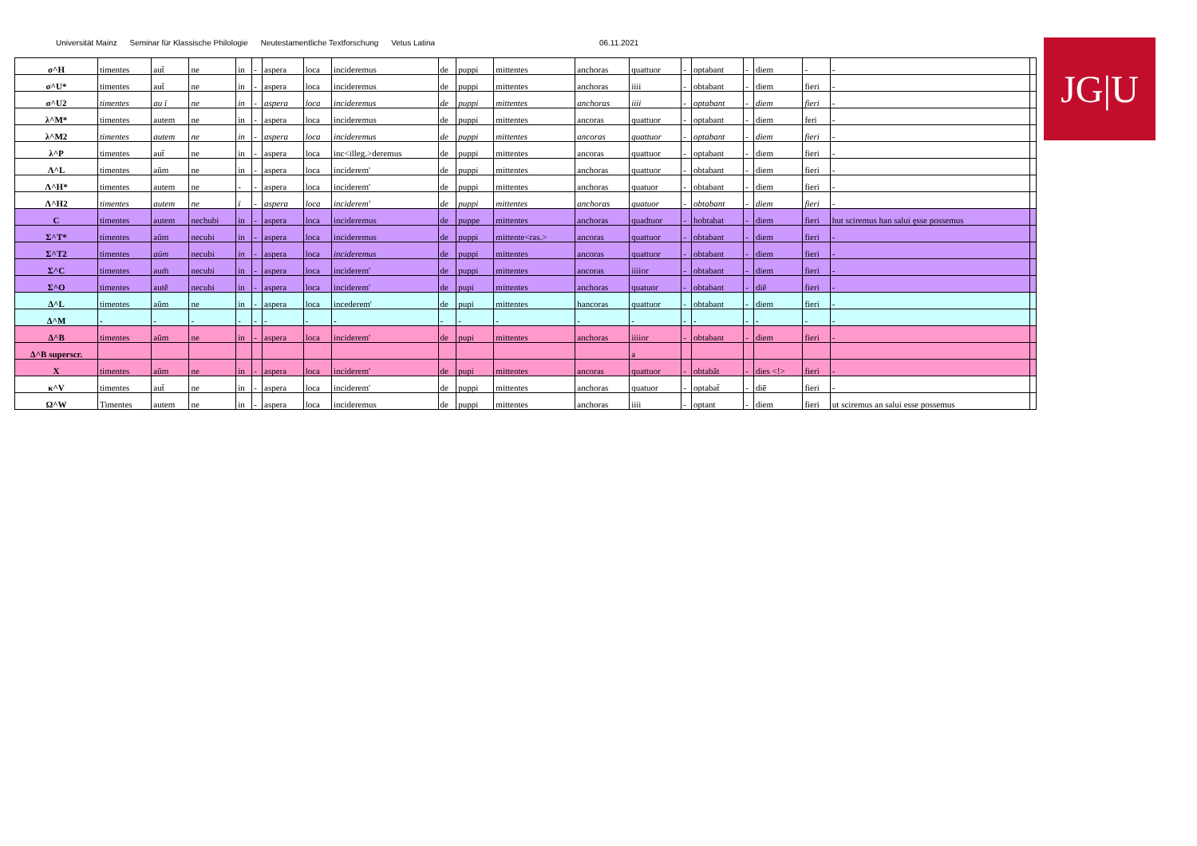Universität Mainz Seminar für Klassische Philologie Neutestamentliche Textforschung Vetus Latina 06.11.2021
JG|U
| σ^H | timentes | aut̄ | ne | in | - | aspera | loca | incideremus | de | puppi | mittentes | anchoras | quattuor | - | optabant | - | diem | - | - | |
| σ^U* | timentes | aut̄ | ne | in | - | aspera | loca | incideremus | de | puppi | mittentes | anchoras | iiii | - | obtabant | - | diem | fieri | - | |
| σ^U2 | timentes | au ī | ne | in | - | aspera | loca | incideremus | de | puppi | mittentes | anchoras | iiii | - | optabant | - | diem | fieri | - | |
| λ^M* | timentes | autem | ne | in | - | aspera | loca | incideremus | de | puppi | mittentes | ancoras | quattuor | - | optabant | - | diem | feri | - | |
| λ^M2 | timentes | autem | ne | in | - | aspera | loca | incideremus | de | puppi | mittentes | ancoras | quattuor | - | optabant | - | diem | fieri | - | |
| λ^P | timentes | aut̄ | ne | in | - | aspera | loca | inc<illeg.>deremus | de | puppi | mittentes | ancoras | quattuor | - | optabant | - | diem | fieri | - | |
| Λ^L | timentes | aūm | ne | in | - | aspera | loca | inciderem' | de | puppi | mittentes | anchoras | quattuor | - | obtabant | - | diem | fieri | - | |
| Λ^H* | timentes | autem | ne | - | - | aspera | loca | inciderem' | de | puppi | mittentes | anchoras | quatuor | - | obtabant | - | diem | fieri | - | |
| Λ^H2 | timentes | autem | ne | ī | - | aspera | loca | inciderem' | de | puppi | mittentes | anchoras | quatuor | - | obtabant | - | diem | fieri | - | |
| C | timentes | autem | nechubi | in | - | aspera | loca | incideremus | de | puppe | mittentes | anchoras | quadtuor | - | hobtabat | - | diem | fieri | hut sciremus han salui ęsse possemus | |
| Σ^T* | timentes | aūm | necubi | in | - | aspera | loca | incideremus | de | puppi | mittente<ras.> | ancoras | quattuor | - | obtabant | - | diem | fieri | - | |
| Σ^T2 | timentes | aūm | necubi | in | - | aspera | loca | incideremus | de | puppi | mittentes | ancoras | quattuor | - | obtabant | - | diem | fieri | - | |
| Σ^C | timentes | aum̄ | necubi | in | - | aspera | loca | inciderem' | de | puppi | mittentes | ancoras | iiiior | - | obtabant | - | diem | fieri | - | |
| Σ^O | timentes | autē | necubi | in | - | aspera | loca | inciderem' | de | pupi | mittentes | anchoras | quatuor | - | obtabant | - | diē | fieri | - | |
| Δ^L | timentes | aūm | ne | in | - | aspera | loca | incederem' | de | pupi | mittentes | hancoras | quattuor | - | obtabant | - | diem | fieri | - | |
| Δ^M | - | - | - | - | - | - | - | - | - | - | - | - | - | - | - | - | - | - | - | |
| Δ^B | timentes | aūm | ne | in | - | aspera | loca | inciderem' | de | pupi | mittentes | anchoras | iiiior | - | obtabant | - | diem | fieri | - | |
| Δ^B superscr. | | | | | | | | | | | | | a | | | | | | | |
| X | timentes | aūm | ne | in | - | aspera | loca | inciderem' | de | pupi | mittentes | ancoras | quattuor | - | obtabāt | - | dies <!> | fieri | - | |
| κ^V | timentes | aut̄ | ne | in | - | aspera | loca | inciderem' | de | puppi | mittentes | anchoras | quatuor | - | optabat̄ | - | diē | fieri | - | |
| Ω^W | Timentes | autem | ne | in | - | aspera | loca | incideremus | de | puppi | mittentes | anchoras | iiii | - | optant | - | diem | fieri | ut sciremus an salui esse possemus | |